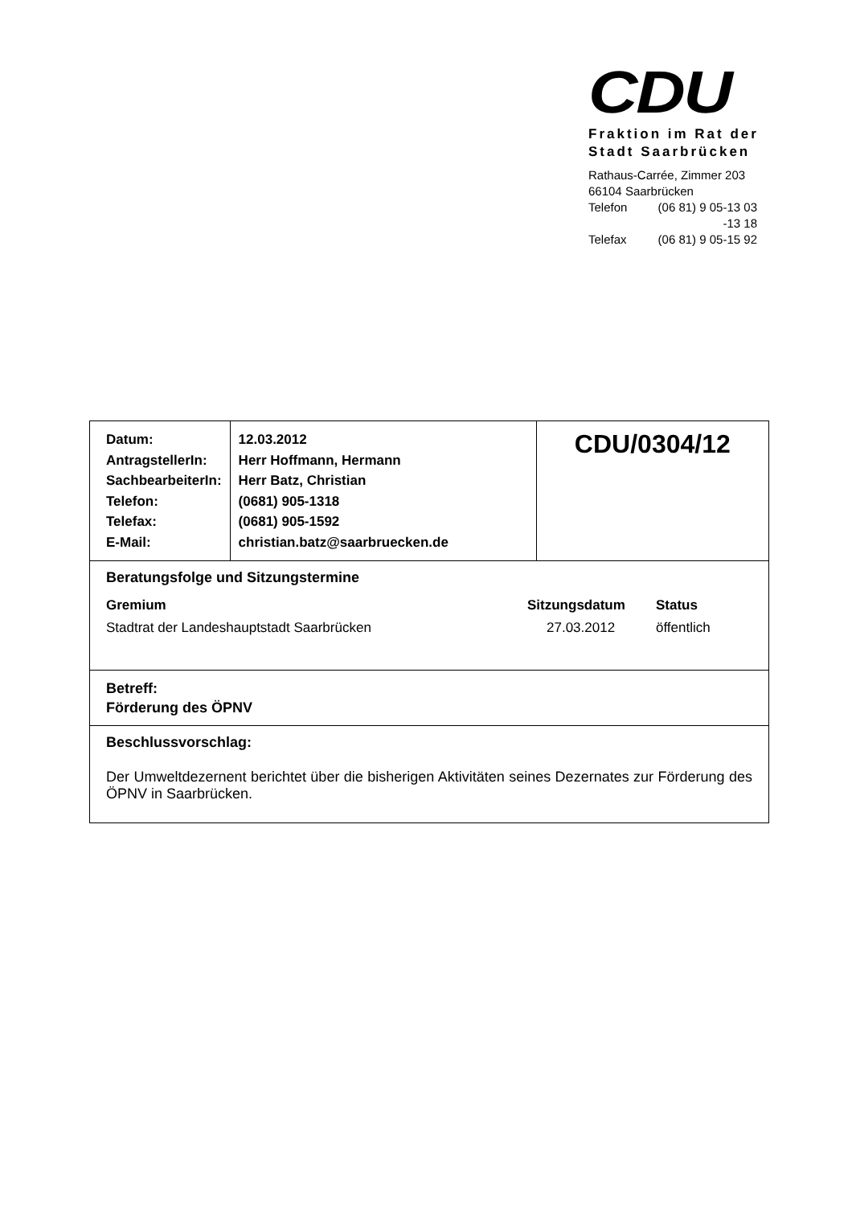CDU
Fraktion im Rat der
Stadt Saarbrücken
Rathaus-Carrée, Zimmer 203
66104 Saarbrücken
| Telefon | (06 81) 9 05-13 03 |
| | -13 18 |
| Telefax | (06 81) 9 05-15 92 |
| Datum: AntragstellerIn: SachbearbeiterIn: Telefon: Telefax: E-Mail: | 12.03.2012 Herr Hoffmann, Hermann Herr Batz, Christian (0681) 905-1318 (0681) 905-1592 christian.batz@saarbruecken.de | CDU/0304/12 |
| Beratungsfolge und Sitzungstermine / Gremium / Sitzungsdatum / Status / / Stadtrat der Landeshauptstadt Saarbrücken / 27.03.2012 / öffentlich / | | |
| Betreff: Förderung des ÖPNV | | |
| Beschlussvorschlag: Der Umweltdezernent berichtet über die bisherigen Aktivitäten seines Dezernates zur Förderung des ÖPNV in Saarbrücken. | | |